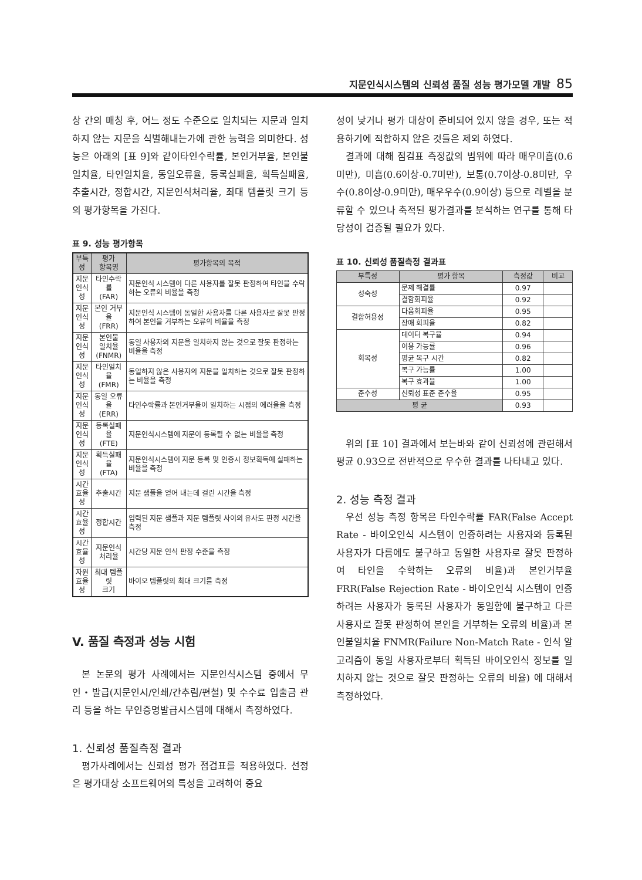지문인식시스템의 신뢰성 품질 성능 평가모델 개발 85
상 간의 매칭 후, 어느 정도 수준으로 일치되는 지문과 일치하지 않는 지문을 식별해내는가에 관한 능력을 의미한다. 성능은 아래의 [표 9]와 같이타인수락률, 본인거부율, 본인불일치율, 타인일치율, 동일오류율, 등록실패율, 획득실패율, 추출시간, 정합시간, 지문인식처리율, 최대 템플릿 크기 등의 평가항목을 가진다.
표 9. 성능 평가항목
| 부특성 | 평가 항목명 | 평가항목의 목적 |
| --- | --- | --- |
| 지문 인식성 | 타인수락률 (FAR) | 지문인식 시스템이 다른 사용자를 잘못 판정하여 타인을 수락하는 오류의 비율을 측정 |
| 지문 인식성 | 본인 거부율 (FRR) | 지문인식 시스템이 동일한 사용자를 다른 사용자로 잘못 판정하여 본인을 거부하는 오류의 비율을 측정 |
| 지문 인식성 | 본인불 일치율 (FNMR) | 동일 사용자의 지문을 일치하지 않는 것으로 잘못 판정하는 비율을 측정 |
| 지문 인식성 | 타인일치율 (FMR) | 동일하지 않은 사용자의 지문을 일치하는 것으로 잘못 판정하는 비율을 측정 |
| 지문 인식성 | 동일 오류율 (ERR) | 타인수락률과 본인거부율이 일치하는 시점의 에러율을 측정 |
| 지문 인식성 | 등록실패율 (FTE) | 지문인식시스템에 지문이 등록될 수 없는 비율을 측정 |
| 지문 인식성 | 획득실패율 (FTA) | 지문인식시스템이 지문 등록 및 인증시 정보획득에 실패하는 비율을 측정 |
| 시간 효율성 | 추출시간 | 지문 샘플을 얻어 내는데 걸린 시간을 측정 |
| 시간 효율성 | 정합시간 | 입력된 지문 샘플과 지문 템플릿 사이의 유사도 판정 시간을 측정 |
| 시간 효율성 | 지문인식 처리율 | 시간당 지문 인식 판정 수준을 측정 |
| 자원 효율성 | 최대 템플릿 크기 | 바이오 템플릿의 최대 크기를 측정 |
V. 품질 측정과 성능 시험
본 논문의 평가 사례에서는 지문인식시스템 중에서 무인・발급(지문인시/인쇄/간추림/편철) 및 수수료 입출금 관리 등을 하는 무인증명발급시스템에 대해서 측정하였다.
1. 신뢰성 품질측정 결과
평가사례에서는 신뢰성 평가 점검표를 적용하였다. 선정은 평가대상 소프트웨어의 특성을 고려하여 중요
성이 낮거나 평가 대상이 준비되어 있지 않을 경우, 또는 적용하기에 적합하지 않은 것들은 제외 하였다.
결과에 대해 점검표 측정값의 범위에 따라 매우미흡(0.6미만), 미흡(0.6이상-0.7미만), 보통(0.7이상-0.8미만, 우수(0.8이상-0.9미만), 매우우수(0.9이상) 등으로 레벨을 분류할 수 있으나 축적된 평가결과를 분석하는 연구를 통해 타당성이 검증될 필요가 있다.
표 10. 신뢰성 품질측정 결과표
| 부특성 | 평가 항목 | 측정값 | 비고 |
| --- | --- | --- | --- |
| 성숙성 | 문제 해결률 | 0.97 | |
| | 결함회피율 | 0.92 | |
| 결함허용성 | 다움회피율 | 0.95 | |
| | 장애 회피율 | 0.82 | |
| 회목성 | 데이터 복구율 | 0.94 | |
| | 이용 가능률 | 0.96 | |
| | 평균 복구 시간 | 0.82 | |
| | 복구 가능률 | 1.00 | |
| | 복구 효과율 | 1.00 | |
| 준수성 | 신뢰성 표준 준수율 | 0.95 | |
| 평 균 | | 0.93 | |
위의 [표 10] 결과에서 보는바와 같이 신뢰성에 관련해서 평균 0.93으로 전반적으로 우수한 결과를 나타내고 있다.
2. 성능 측정 결과
우선 성능 측정 항목은 타인수락률 FAR(False Accept Rate - 바이오인식 시스템이 인증하려는 사용자와 등록된 사용자가 다름에도 불구하고 동일한 사용자로 잘못 판정하여 타인을 수학하는 오류의 비율)과 본인거부율 FRR(False Rejection Rate - 바이오인식 시스템이 인증하려는 사용자가 등록된 사용자가 동일함에 불구하고 다른 사용자로 잘못 판정하여 본인을 거부하는 오류의 비율)과 본인불일치율 FNMR(Failure Non-Match Rate - 인식 알고리즘이 동일 사용자로부터 획득된 바이오인식 정보를 일치하지 않는 것으로 잘못 판정하는 오류의 비율) 에 대해서 측정하였다.